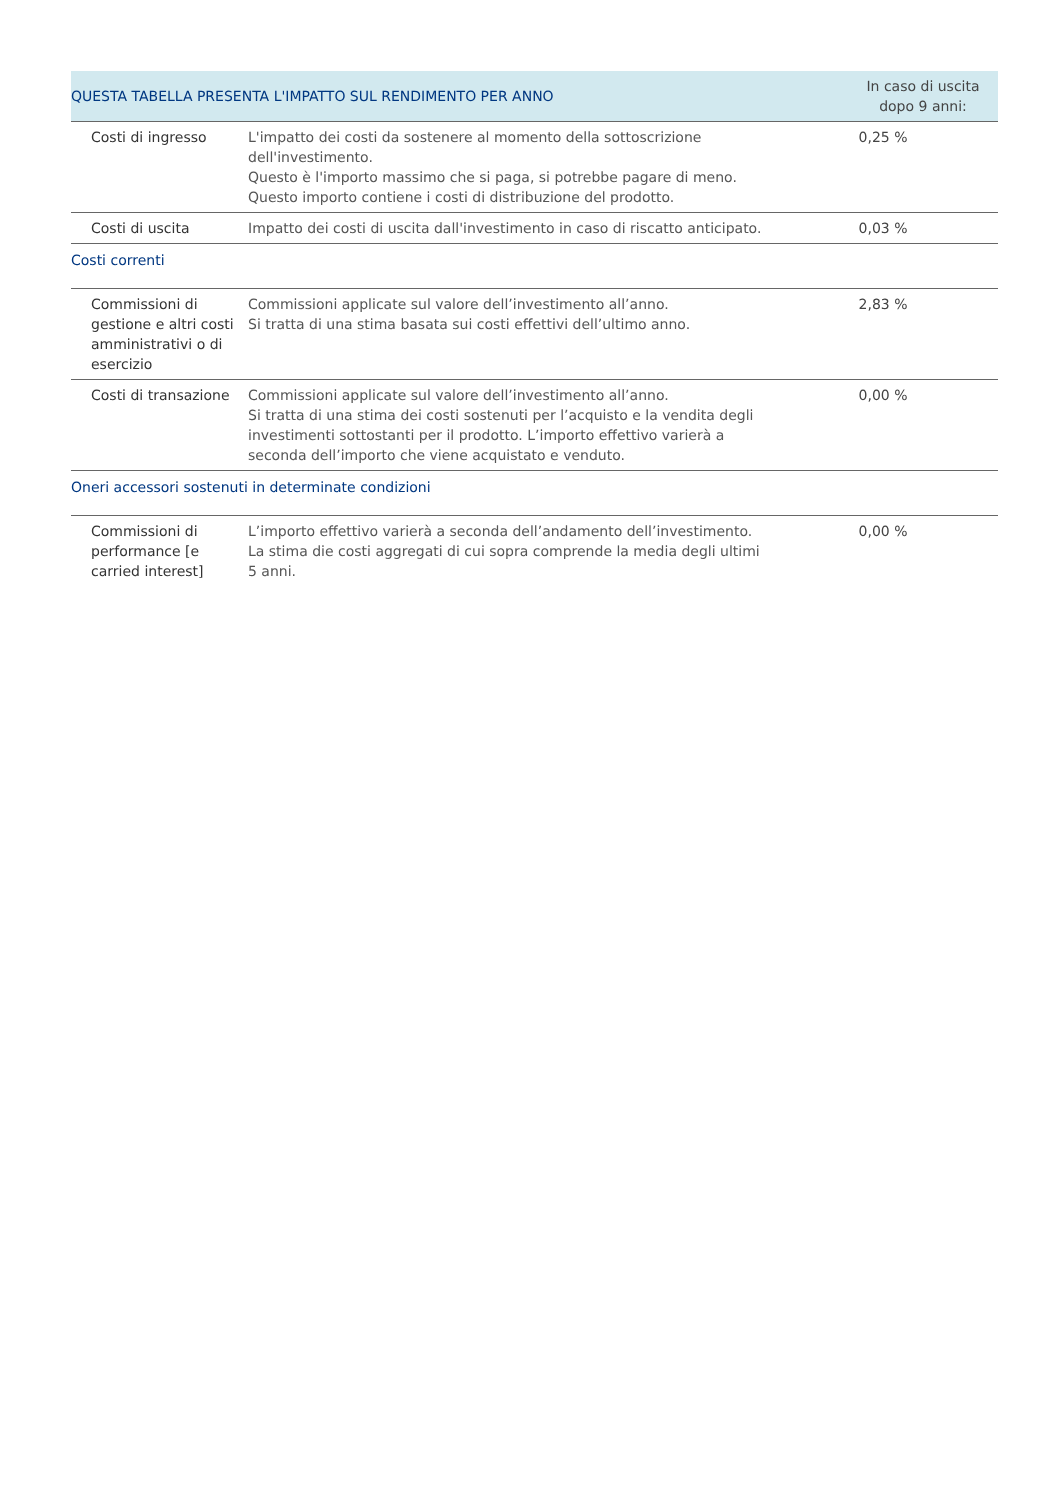| QUESTA TABELLA PRESENTA L'IMPATTO SUL RENDIMENTO PER ANNO | | In caso di uscita dopo 9 anni: |
| --- | --- | --- |
| Costi di ingresso | L'impatto dei costi da sostenere al momento della sottoscrizione dell'investimento. Questo è l'importo massimo che si paga, si potrebbe pagare di meno. Questo importo contiene i costi di distribuzione del prodotto. | 0,25 % |
| Costi di uscita | Impatto dei costi di uscita dall'investimento in caso di riscatto anticipato. | 0,03 % |
| Costi correnti | | |
| Commissioni di gestione e altri costi amministrativi o di esercizio | Commissioni applicate sul valore dell’investimento all’anno. Si tratta di una stima basata sui costi effettivi dell’ultimo anno. | 2,83 % |
| Costi di transazione | Commissioni applicate sul valore dell’investimento all’anno. Si tratta di una stima dei costi sostenuti per l’acquisto e la vendita degli investimenti sottostanti per il prodotto. L’importo effettivo varierà a seconda dell’importo che viene acquistato e venduto. | 0,00 % |
| Oneri accessori sostenuti in determinate condizioni | | |
| Commissioni di performance [e carried interest] | L’importo effettivo varierà a seconda dell’andamento dell’investimento. La stima die costi aggregati di cui sopra comprende la media degli ultimi 5 anni. | 0,00 % |